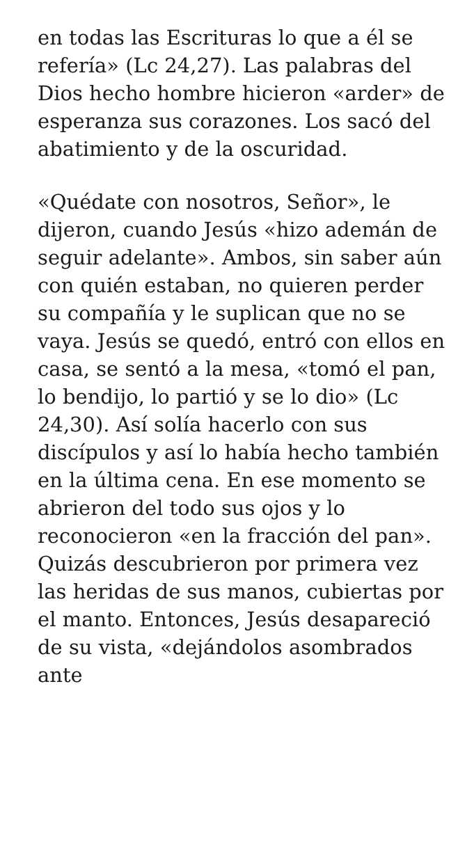en todas las Escrituras lo que a él se refería» (Lc 24,27). Las palabras del Dios hecho hombre hicieron «arder» de esperanza sus corazones. Los sacó del abatimiento y de la oscuridad.
«Quédate con nosotros, Señor», le dijeron, cuando Jesús «hizo ademán de seguir adelante». Ambos, sin saber aún con quién estaban, no quieren perder su compañía y le suplican que no se vaya. Jesús se quedó, entró con ellos en casa, se sentó a la mesa, «tomó el pan, lo bendijo, lo partió y se lo dio» (Lc 24,30). Así solía hacerlo con sus discípulos y así lo había hecho también en la última cena. En ese momento se abrieron del todo sus ojos y lo reconocieron «en la fracción del pan». Quizás descubrieron por primera vez las heridas de sus manos, cubiertas por el manto. Entonces, Jesús desapareció de su vista, «dejándolos asombrados ante